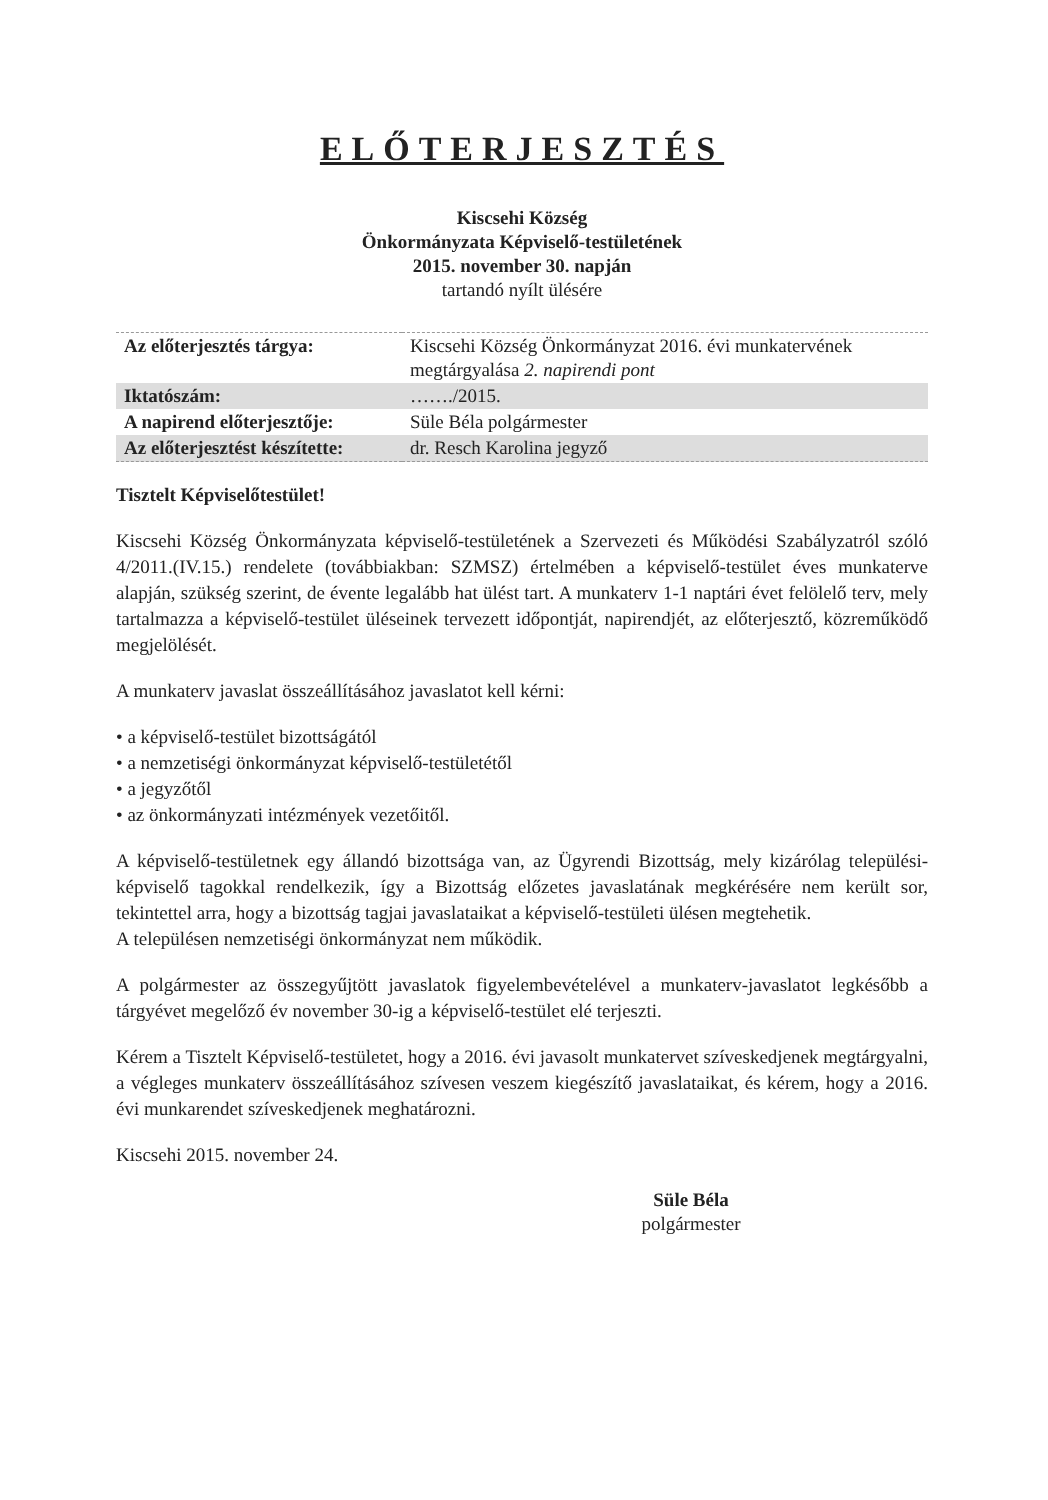ELŐTERJESZTÉS
Kiscsehi Község
Önkormányzata Képviselő-testületének
2015. november 30. napján
tartandó nyílt ülésére
| Az előterjesztés tárgya: | Kiscsehi Község Önkormányzat 2016. évi munkatervének megtárgyalása 2. napirendi pont |
| Iktatószám: | ……./2015. |
| A napirend előterjesztője: | Süle Béla polgármester |
| Az előterjesztést készítette: | dr. Resch Karolina jegyző |
Tisztelt Képviselőtestület!
Kiscsehi Község Önkormányzata képviselő-testületének a Szervezeti és Működési Szabályzatról szóló 4/2011.(IV.15.) rendelete (továbbiakban: SZMSZ) értelmében a képviselő-testület éves munkaterve alapján, szükség szerint, de évente legalább hat ülést tart. A munkaterv 1-1 naptári évet felölelő terv, mely tartalmazza a képviselő-testület üléseinek tervezett időpontját, napirendjét, az előterjesztő, közreműködő megjelölését.
A munkaterv javaslat összeállításához javaslatot kell kérni:
• a képviselő-testület bizottságától
• a nemzetiségi önkormányzat képviselő-testületétől
• a jegyzőtől
• az önkormányzati intézmények vezetőitől.
A képviselő-testületnek egy állandó bizottsága van, az Ügyrendi Bizottság, mely kizárólag települési-képviselő tagokkal rendelkezik, így a Bizottság előzetes javaslatának megkérésére nem került sor, tekintettel arra, hogy a bizottság tagjai javaslataikat a képviselő-testületi ülésen megtehetik.
A településen nemzetiségi önkormányzat nem működik.
A polgármester az összegyűjtött javaslatok figyelembevételével a munkaterv-javaslatot legkésőbb a tárgyévet megelőző év november 30-ig a képviselő-testület elé terjeszti.
Kérem a Tisztelt Képviselő-testületet, hogy a 2016. évi javasolt munkatervet szíveskedjenek megtárgyalni, a végleges munkaterv összeállításához szívesen veszem kiegészítő javaslataikat, és kérem, hogy a 2016. évi munkarendet szíveskedjenek meghatározni.
Kiscsehi 2015. november 24.
Süle Béla
polgármester